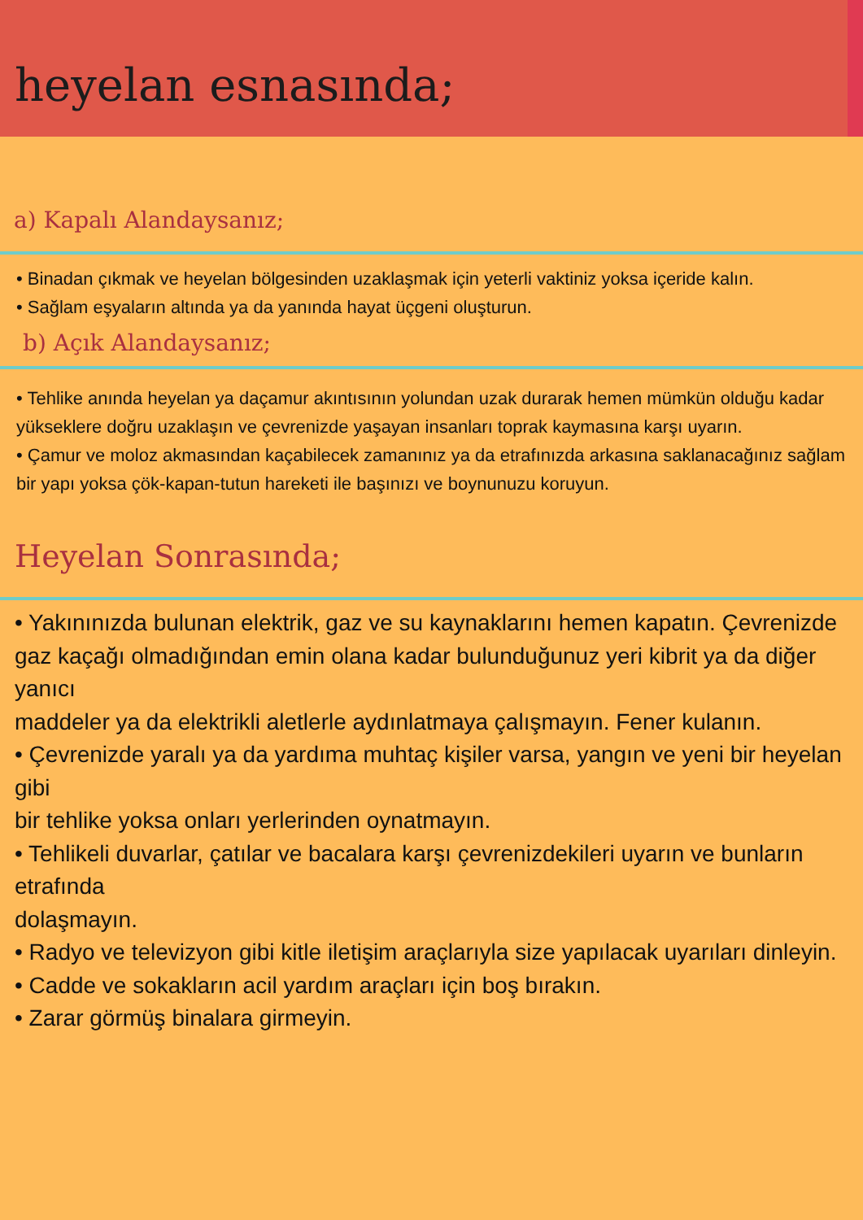heyelan esnasında;
a) Kapalı Alandaysanız;
• Binadan çıkmak ve heyelan bölgesinden uzaklaşmak için yeterli vaktiniz yoksa içeride kalın.
• Sağlam eşyaların altında ya da yanında hayat üçgeni oluşturun.
b) Açık Alandaysanız;
• Tehlike anında heyelan ya daçamur akıntısının yolundan uzak durarak hemen mümkün olduğu kadar yükseklere doğru uzaklaşın ve çevrenizde yaşayan insanları toprak kaymasına karşı uyarın.
• Çamur ve moloz akmasından kaçabilecek zamanınız ya da etrafınızda arkasına saklanacağınız sağlam bir yapı yoksa çök-kapan-tutun hareketi ile başınızı ve boynunuzu koruyun.
Heyelan Sonrasında;
• Yakınınızda bulunan elektrik, gaz ve su kaynaklarını hemen kapatın. Çevrenizde
gaz kaçağı olmadığından emin olana kadar bulunduğunuz yeri kibrit ya da diğer yanıcı
maddeler ya da elektrikli aletlerle aydınlatmaya çalışmayın. Fener kulanın.
• Çevrenizde yaralı ya da yardıma muhtaç kişiler varsa, yangın ve yeni bir heyelan gibi
bir tehlike yoksa onları yerlerinden oynatmayın.
• Tehlikeli duvarlar, çatılar ve bacalara karşı çevrenizdekileri uyarın ve bunların etrafında
dolaşmayın.
• Radyo ve televizyon gibi kitle iletişim araçlarıyla size yapılacak uyarıları dinleyin.
• Cadde ve sokakların acil yardım araçları için boş bırakın.
• Zarar görmüş binalara girmeyin.